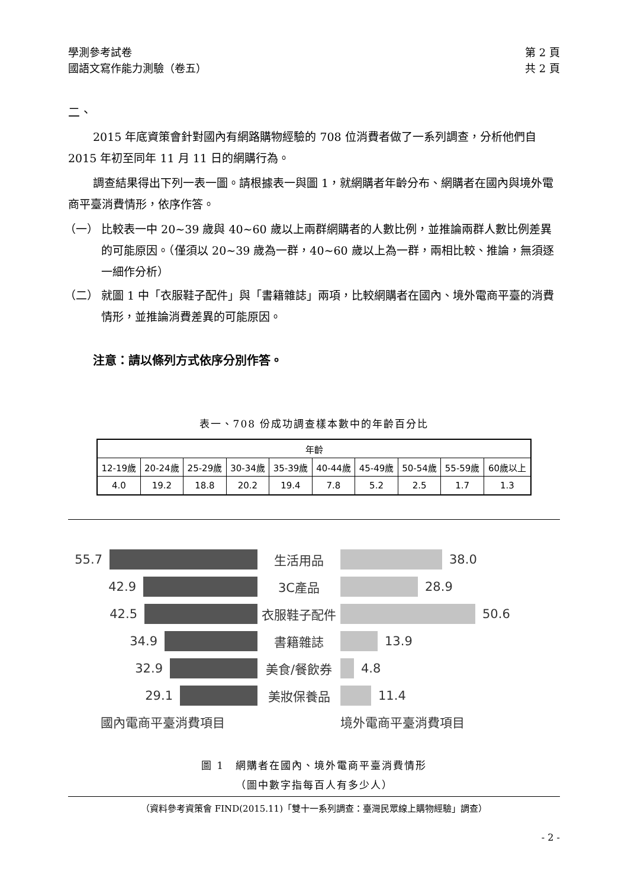學測參考試卷 第 2 頁
國語文寫作能力測驗（卷五） 共 2 頁
二、
2015 年底資策會針對國內有網路購物經驗的 708 位消費者做了一系列調查，分析他們自 2015 年初至同年 11 月 11 日的網購行為。
調查結果得出下列一表一圖。請根據表一與圖 1，就網購者年齡分布、網購者在國內與境外電商平臺消費情形，依序作答。
（一） 比較表一中 20~39 歲與 40~60 歲以上兩群網購者的人數比例，並推論兩群人數比例差異的可能原因。（僅須以 20~39 歲為一群，40~60 歲以上為一群，兩相比較、推論，無須逐一細作分析）
（二） 就圖 1 中「衣服鞋子配件」與「書籍雜誌」兩項，比較網購者在國內、境外電商平臺的消費情形，並推論消費差異的可能原因。
注意：請以條列方式依序分別作答。
表一、708 份成功調查樣本數中的年齡百分比
| 年齡 | | | | | | | | | |
| --- | --- | --- | --- | --- | --- | --- | --- | --- | --- |
| 12-19歲 | 20-24歲 | 25-29歲 | 30-34歲 | 35-39歲 | 40-44歲 | 45-49歲 | 50-54歲 | 55-59歲 | 60歲以上 |
| 4.0 | 19.2 | 18.8 | 20.2 | 19.4 | 7.8 | 5.2 | 2.5 | 1.7 | 1.3 |
55.7
生活用品
38.0
42.9
3C產品
28.9
42.5
衣服鞋子配件
50.6
34.9
書籍雜誌
13.9
32.9
美食/餐飲券
4.8
29.1
美妝保養品
11.4
國內電商平臺消費項目
境外電商平臺消費項目
圖 1　網購者在國內、境外電商平臺消費情形
（圖中數字指每百人有多少人）
（資料參考資策會 FIND(2015.11)「雙十一系列調查：臺灣民眾線上購物經驗」調查）
- 2 -